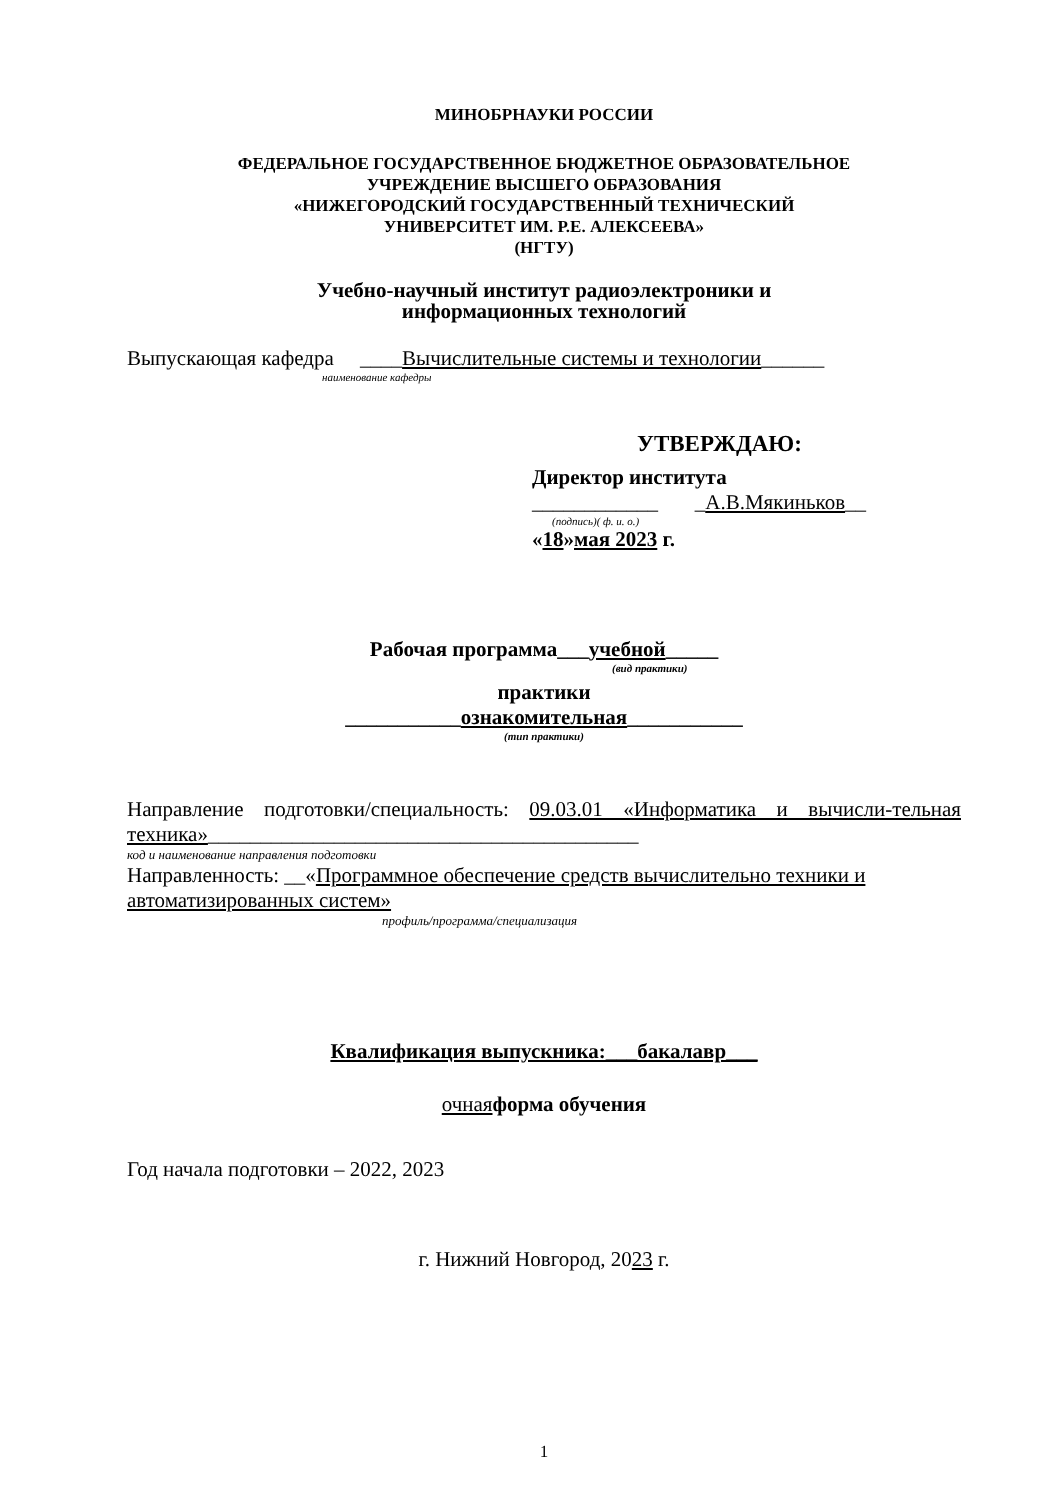МИНОБРНАУКИ РОССИИ
ФЕДЕРАЛЬНОЕ ГОСУДАРСТВЕННОЕ БЮДЖЕТНОЕ ОБРАЗОВАТЕЛЬНОЕ
УЧРЕЖДЕНИЕ ВЫСШЕГО ОБРАЗОВАНИЯ
«НИЖЕГОРОДСКИЙ ГОСУДАРСТВЕННЫЙ ТЕХНИЧЕСКИЙ
УНИВЕРСИТЕТ ИМ. Р.Е. АЛЕКСЕЕВА»
(НГТУ)
Учебно-научный институт радиоэлектроники и
информационных технологий
Выпускающая кафедра ____Вычислительные системы и технологии______
наименование кафедры
УТВЕРЖДАЮ:
Директор института
____________ _А.В.Мякиньков__
(подпись)( ф. и. о.)
«18»мая 2023 г.
Рабочая программа___учебной_____
(вид практики)
практики
___________ознакомительная___________
(тип практики)
Направление подготовки/специальность: 09.03.01 «Информатика и вычисли-тельная техника»_________________________________________
код и наименование направления подготовки
Направленность: __«Программное обеспечение средств вычислительно техники и автоматизированных систем»
профиль/программа/специализация
Квалификация выпускника:___бакалавр___
очная форма обучения
Год начала подготовки – 2022, 2023
г. Нижний Новгород, 2023 г.
1